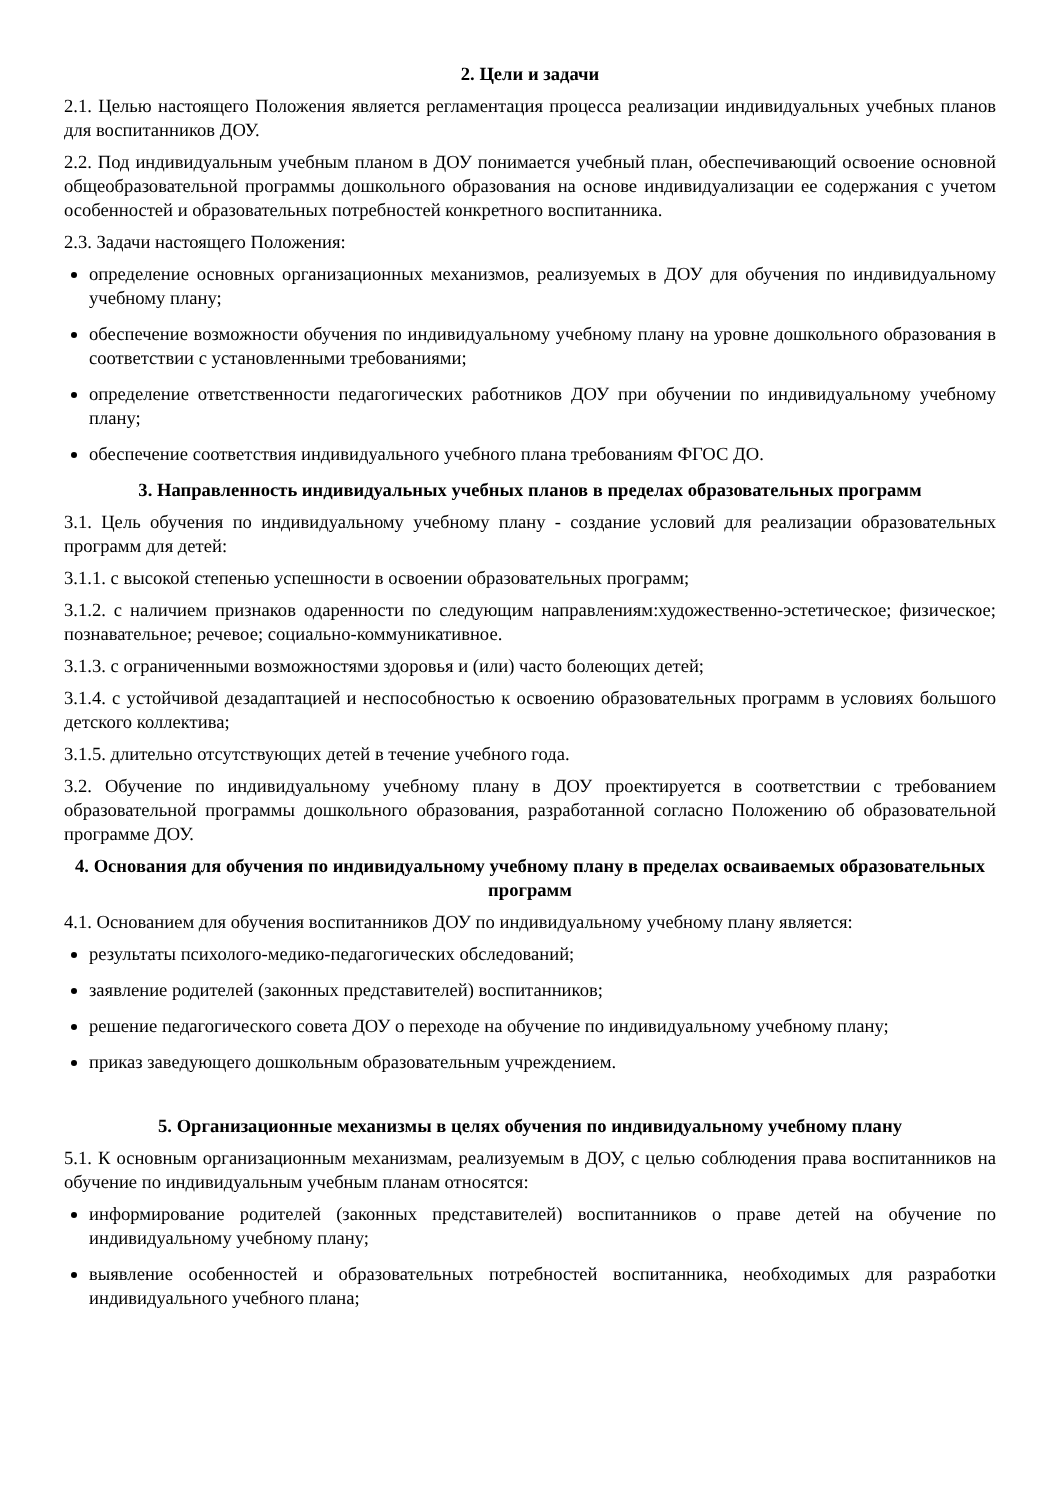2. Цели и задачи
2.1. Целью настоящего Положения является регламентация процесса реализации индивидуальных учебных планов для воспитанников ДОУ.
2.2. Под индивидуальным учебным планом в ДОУ понимается учебный план, обеспечивающий освоение основной общеобразовательной программы дошкольного образования на основе индивидуализации ее содержания с учетом особенностей и образовательных потребностей конкретного воспитанника.
2.3. Задачи настоящего Положения:
определение основных организационных механизмов, реализуемых в ДОУ для обучения по индивидуальному учебному плану;
обеспечение возможности обучения по индивидуальному учебному плану на уровне дошкольного образования в соответствии с установленными требованиями;
определение ответственности педагогических работников ДОУ при обучении по индивидуальному учебному плану;
обеспечение соответствия индивидуального учебного плана требованиям ФГОС ДО.
3. Направленность индивидуальных учебных планов в пределах образовательных программ
3.1. Цель обучения по индивидуальному учебному плану - создание условий для реализации образовательных программ для детей:
3.1.1. с высокой степенью успешности в освоении образовательных программ;
3.1.2. с наличием признаков одаренности по следующим направлениям:художественно-эстетическое; физическое; познавательное; речевое; социально-коммуникативное.
3.1.3. с ограниченными возможностями здоровья и (или) часто болеющих детей;
3.1.4. с устойчивой дезадаптацией и неспособностью к освоению образовательных программ в условиях большого детского коллектива;
3.1.5. длительно отсутствующих детей в течение учебного года.
3.2. Обучение по индивидуальному учебному плану в ДОУ проектируется в соответствии с требованием образовательной программы дошкольного образования, разработанной согласно Положению об образовательной программе ДОУ.
4. Основания для обучения по индивидуальному учебному плану в пределах осваиваемых образовательных программ
4.1. Основанием для обучения воспитанников ДОУ по индивидуальному учебному плану является:
результаты психолого-медико-педагогических обследований;
заявление родителей (законных представителей) воспитанников;
решение педагогического совета ДОУ о переходе на обучение по индивидуальному учебному плану;
приказ заведующего дошкольным образовательным учреждением.
5. Организационные механизмы в целях обучения по индивидуальному учебному плану
5.1. К основным организационным механизмам, реализуемым в ДОУ, с целью соблюдения права воспитанников на обучение по индивидуальным учебным планам относятся:
информирование родителей (законных представителей) воспитанников о праве детей на обучение по индивидуальному учебному плану;
выявление особенностей и образовательных потребностей воспитанника, необходимых для разработки индивидуального учебного плана;